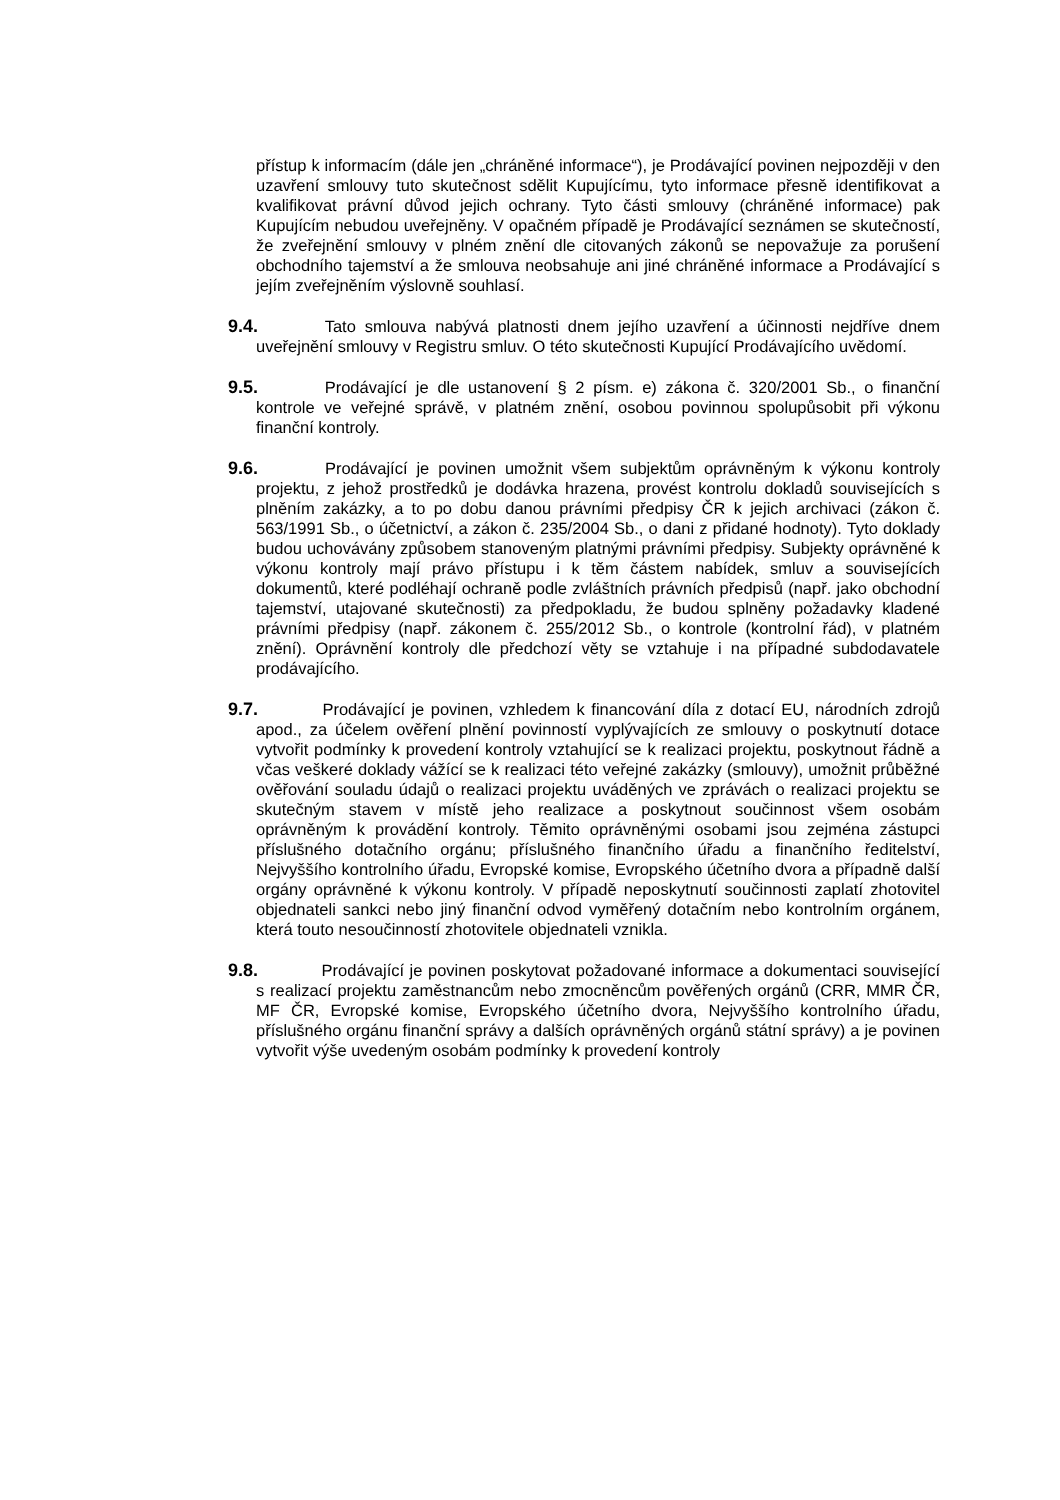přístup k informacím (dále jen „chráněné informace“), je Prodávající povinen nejpozději v den uzavření smlouvy tuto skutečnost sdělit Kupujícímu, tyto informace přesně identifikovat a kvalifikovat právní důvod jejich ochrany. Tyto části smlouvy (chráněné informace) pak Kupujícím nebudou uveřejněny. V opačném případě je Prodávající seznámen se skutečností, že zveřejnění smlouvy v plném znění dle citovaných zákonů se nepovažuje za porušení obchodního tajemství a že smlouva neobsahuje ani jiné chráněné informace a Prodávající s jejím zveřejněním výslovně souhlasí.
9.4. Tato smlouva nabývá platnosti dnem jejího uzavření a účinnosti nejdříve dnem uveřejnění smlouvy v Registru smluv. O této skutečnosti Kupující Prodávajícího uvědomí.
9.5. Prodávající je dle ustanovení § 2 písm. e) zákona č. 320/2001 Sb., o finanční kontrole ve veřejné správě, v platném znění, osobou povinnou spolupůsobit při výkonu finanční kontroly.
9.6. Prodávající je povinen umožnit všem subjektům oprávněným k výkonu kontroly projektu, z jehož prostředků je dodávka hrazena, provést kontrolu dokladů souvisejících s plněním zakázky, a to po dobu danou právními předpisy ČR k jejich archivaci (zákon č. 563/1991 Sb., o účetnictví, a zákon č. 235/2004 Sb., o dani z přidané hodnoty). Tyto doklady budou uchovávány způsobem stanoveným platnými právními předpisy. Subjekty oprávněné k výkonu kontroly mají právo přístupu i k těm částem nabídek, smluv a souvisejících dokumentů, které podléhají ochraně podle zvláštních právních předpisů (např. jako obchodní tajemství, utajované skutečnosti) za předpokladu, že budou splněny požadavky kladené právními předpisy (např. zákonem č. 255/2012 Sb., o kontrole (kontrolní řád), v platném znění). Oprávnění kontroly dle předchozí věty se vztahuje i na případné subdodavatele prodávajícího.
9.7. Prodávající je povinen, vzhledem k financování díla z dotací EU, národních zdrojů apod., za účelem ověření plnění povinností vyplývajících ze smlouvy o poskytnutí dotace vytvořit podmínky k provedení kontroly vztahující se k realizaci projektu, poskytnout řádně a včas veškeré doklady vážící se k realizaci této veřejné zakázky (smlouvy), umožnit průběžné ověřování souladu údajů o realizaci projektu uváděných ve zprávách o realizaci projektu se skutečným stavem v místě jeho realizace a poskytnout součinnost všem osobám oprávněným k provádění kontroly. Těmito oprávněnými osobami jsou zejména zástupci příslušného dotačního orgánu; příslušného finančního úřadu a finančního ředitelství, Nejvyššího kontrolního úřadu, Evropské komise, Evropského účetního dvora a případně další orgány oprávněné k výkonu kontroly. V případě neposkytnutí součinnosti zaplatí zhotovitel objednateli sankci nebo jiný finanční odvod vyměřený dotačním nebo kontrolním orgánem, která touto nesoučinností zhotovitele objednateli vznikla.
9.8. Prodávající je povinen poskytovat požadované informace a dokumentaci související s realizací projektu zaměstnancům nebo zmocněncům pověřených orgánů (CRR, MMR ČR, MF ČR, Evropské komise, Evropského účetního dvora, Nejvyššího kontrolního úřadu, příslušného orgánu finanční správy a dalších oprávněných orgánů státní správy) a je povinen vytvořit výše uvedeným osobám podmínky k provedení kontroly